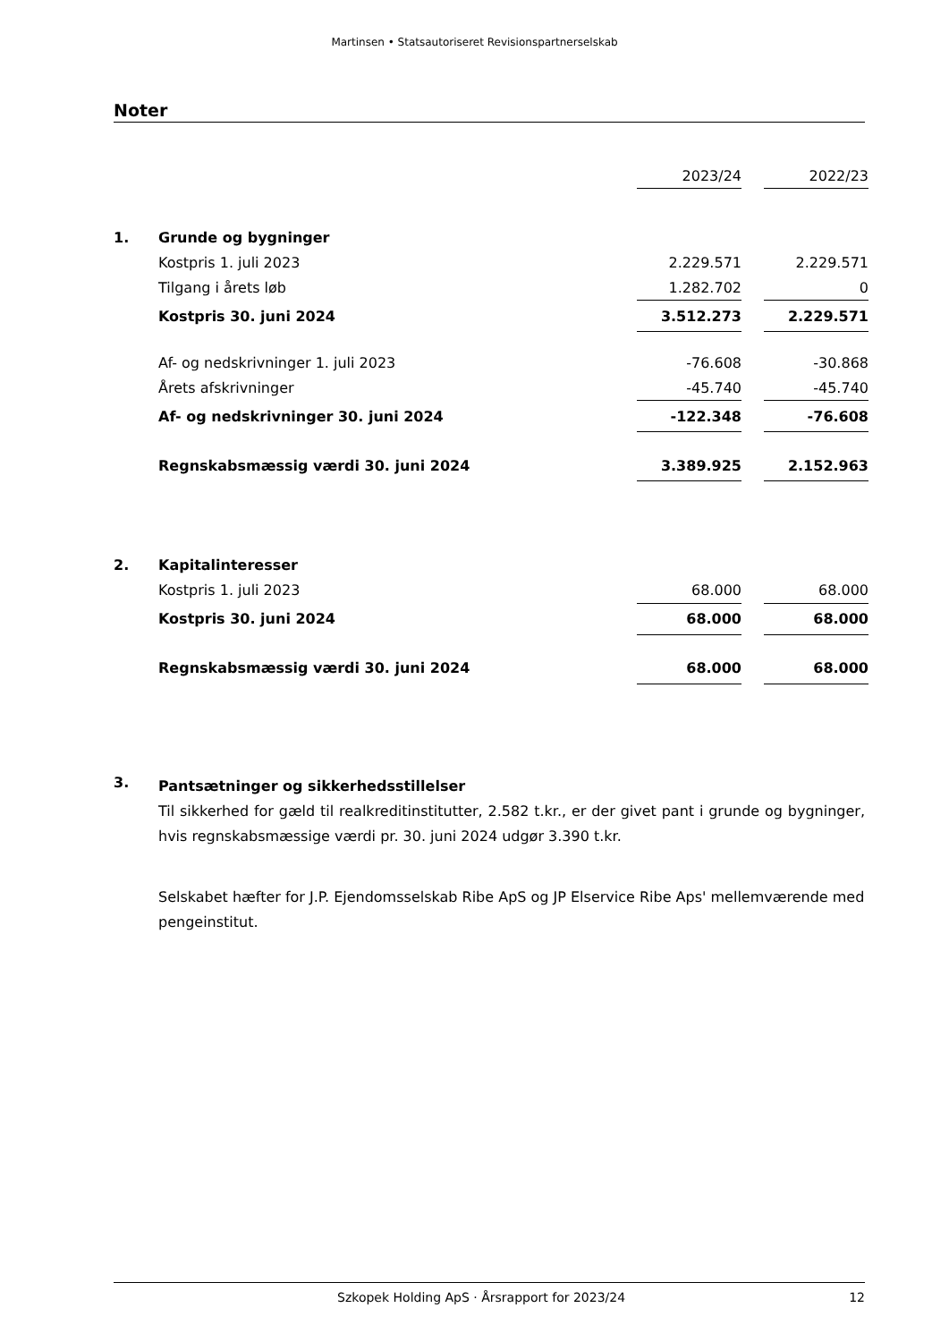Martinsen • Statsautoriseret Revisionspartnerselskab
Noter
| | | 2023/24 | | 2022/23 |
| 1. | Grunde og bygninger | | | |
| | Kostpris 1. juli 2023 | 2.229.571 | | 2.229.571 |
| | Tilgang i årets løb | 1.282.702 | | 0 |
| | Kostpris 30. juni 2024 | 3.512.273 | | 2.229.571 |
| | Af- og nedskrivninger 1. juli 2023 | -76.608 | | -30.868 |
| | Årets afskrivninger | -45.740 | | -45.740 |
| | Af- og nedskrivninger 30. juni 2024 | -122.348 | | -76.608 |
| | Regnskabsmæssig værdi 30. juni 2024 | 3.389.925 | | 2.152.963 |
| 2. | Kapitalinteresser | | | |
| | Kostpris 1. juli 2023 | 68.000 | | 68.000 |
| | Kostpris 30. juni 2024 | 68.000 | | 68.000 |
| | Regnskabsmæssig værdi 30. juni 2024 | 68.000 | | 68.000 |
3.
Pantsætninger og sikkerhedsstillelser
Til sikkerhed for gæld til realkreditinstitutter, 2.582 t.kr., er der givet pant i grunde og bygninger, hvis regnskabsmæssige værdi pr. 30. juni 2024 udgør 3.390 t.kr.
Selskabet hæfter for J.P. Ejendomsselskab Ribe ApS og JP Elservice Ribe Aps' mellemværende med pengeinstitut.
Szkopek Holding ApS · Årsrapport for 2023/24 12